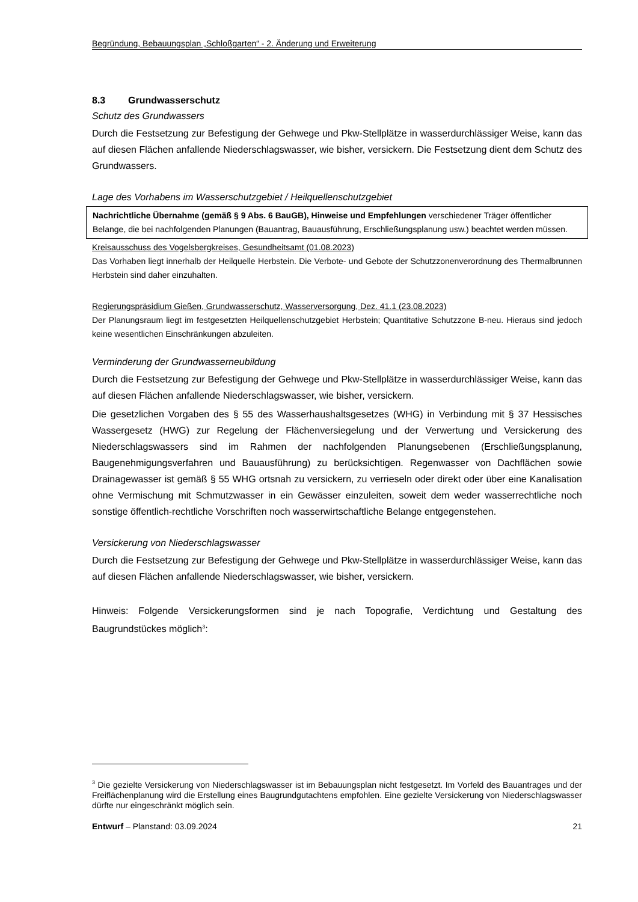Begründung, Bebauungsplan „Schloßgarten“ - 2. Änderung und Erweiterung
8.3 Grundwasserschutz
Schutz des Grundwassers
Durch die Festsetzung zur Befestigung der Gehwege und Pkw-Stellplätze in wasserdurchlässiger Weise, kann das auf diesen Flächen anfallende Niederschlagswasser, wie bisher, versickern. Die Festsetzung dient dem Schutz des Grundwassers.
Lage des Vorhabens im Wasserschutzgebiet / Heilquellenschutzgebiet
Nachrichtliche Übernahme (gemäß § 9 Abs. 6 BauGB), Hinweise und Empfehlungen verschiedener Träger öffentlicher Belange, die bei nachfolgenden Planungen (Bauantrag, Bauausführung, Erschließungsplanung usw.) beachtet werden müssen.
Kreisausschuss des Vogelsbergkreises, Gesundheitsamt (01.08.2023)
Das Vorhaben liegt innerhalb der Heilquelle Herbstein. Die Verbote- und Gebote der Schutzzonenverordnung des Thermalbrunnen Herbstein sind daher einzuhalten.
Regierungspräsidium Gießen, Grundwasserschutz, Wasserversorgung, Dez. 41.1 (23.08.2023)
Der Planungsraum liegt im festgesetzten Heilquellenschutzgebiet Herbstein; Quantitative Schutzzone B-neu. Hieraus sind jedoch keine wesentlichen Einschränkungen abzuleiten.
Verminderung der Grundwasserneubildung
Durch die Festsetzung zur Befestigung der Gehwege und Pkw-Stellplätze in wasserdurchlässiger Weise, kann das auf diesen Flächen anfallende Niederschlagswasser, wie bisher, versickern.
Die gesetzlichen Vorgaben des § 55 des Wasserhaushaltsgesetzes (WHG) in Verbindung mit § 37 Hessisches Wassergesetz (HWG) zur Regelung der Flächenversiegelung und der Verwertung und Versickerung des Niederschlagswassers sind im Rahmen der nachfolgenden Planungsebenen (Erschließungsplanung, Baugenehmigungsverfahren und Bauausführung) zu berücksichtigen. Regenwasser von Dachflächen sowie Drainagewasser ist gemäß § 55 WHG ortsnah zu versickern, zu verrieseln oder direkt oder über eine Kanalisation ohne Vermischung mit Schmutzwasser in ein Gewässer einzuleiten, soweit dem weder wasserrechtliche noch sonstige öffentlich-rechtliche Vorschriften noch wasserwirtschaftliche Belange entgegenstehen.
Versickerung von Niederschlagswasser
Durch die Festsetzung zur Befestigung der Gehwege und Pkw-Stellplätze in wasserdurchlässiger Weise, kann das auf diesen Flächen anfallende Niederschlagswasser, wie bisher, versickern.
Hinweis: Folgende Versickerungsformen sind je nach Topografie, Verdichtung und Gestaltung des Baugrundstückes möglich<sup>3</sup>:
<sup>3</sup> Die gezielte Versickerung von Niederschlagswasser ist im Bebauungsplan nicht festgesetzt. Im Vorfeld des Bauantrages und der Freiflächenplanung wird die Erstellung eines Baugrundgutachtens empfohlen. Eine gezielte Versickerung von Niederschlagswasser dürfte nur eingeschränkt möglich sein.
Entwurf – Planstand: 03.09.2024 21